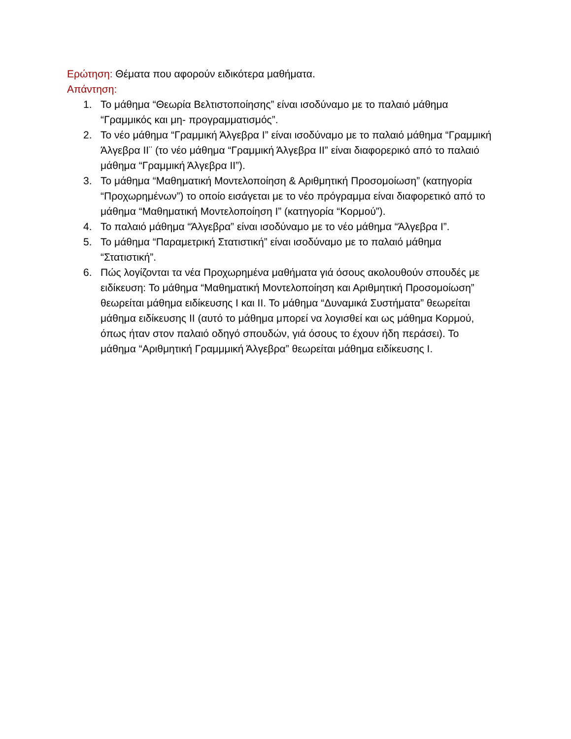Ερώτηση: Θέματα που αφορούν ειδικότερα μαθήματα.
Απάντηση:
1. Το μάθημα “Θεωρία Βελτιστοποίησης” είναι ισοδύναμο με το παλαιό μάθημα “Γραμμικός και μη- προγραμματισμός”.
2. Το νέο μάθημα “Γραμμική Άλγεβρα Ι” είναι ισοδύναμο με το παλαιό μάθημα “Γραμμική Άλγεβρα ΙΙ¨ (το νέο μάθημα “Γραμμική Άλγεβρα ΙΙ” είναι διαφορερικό από το παλαιό μάθημα “Γραμμική Άλγεβρα ΙΙ”).
3. Το μάθημα “Μαθηματική Μοντελοποίηση & Αριθμητική Προσομοίωση” (κατηγορία “Προχωρημένων”) το οποίο εισάγεται με το νέο πρόγραμμα είναι διαφορετικό από το μάθημα “Μαθηματική Μοντελοποίηση Ι” (κατηγορία “Κορμού”).
4. Το παλαιό μάθημα “Άλγεβρα” είναι ισοδύναμο με το νέο μάθημα “Άλγεβρα Ι”.
5. Το μάθημα “Παραμετρική Στατιστική” είναι ισοδύναμο με το παλαιό μάθημα “Στατιστική”.
6. Πώς λογίζονται τα νέα Προχωρημένα μαθήματα γιά όσους ακολουθούν σπουδές με ειδίκευση: Το μάθημα “Μαθηματική Μοντελοποίηση και Αριθμητική Προσομοίωση” θεωρείται μάθημα ειδίκευσης Ι και ΙΙ. Το μάθημα “Δυναμικά Συστήματα” θεωρείται μάθημα ειδίκευσης ΙΙ (αυτό το μάθημα μπορεί να λογισθεί και ως μάθημα Κορμού, όπως ήταν στον παλαιό οδηγό σπουδών, γιά όσους το έχουν ήδη περάσει). Το μάθημα “Αριθμητική Γραμμμική Άλγεβρα” θεωρείται μάθημα ειδίκευσης Ι.